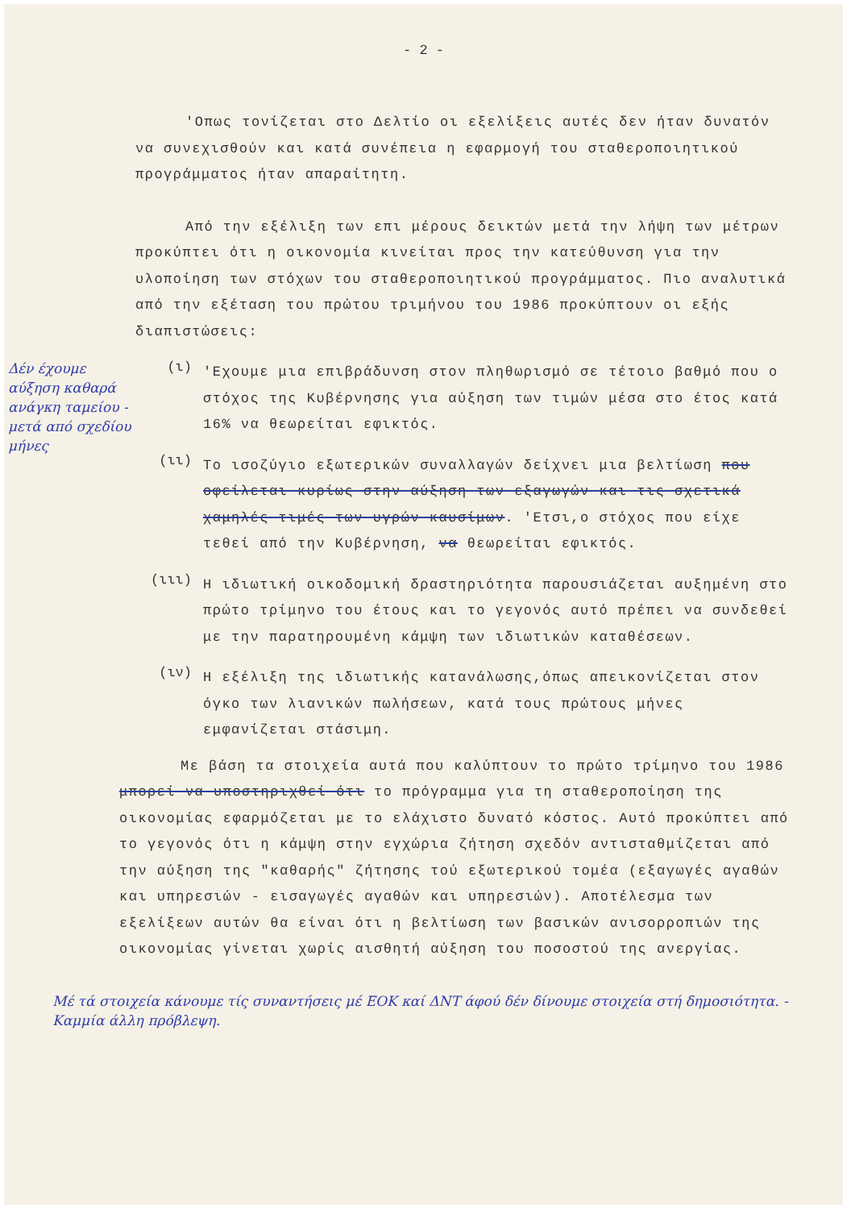- 2 -
'Οπως τονίζεται στο Δελτίο οι εξελίξεις αυτές δεν ήταν δυνατόν να συνεχισθούν και κατά συνέπεια η εφαρμογή του σταθεροποιητικού προγράμματος ήταν απαραίτητη.
Από την εξέλιξη των επι μέρους δεικτών μετά την λήψη των μέτρων προκύπτει ότι η οικονομία κινείται προς την κατεύθυνση για την υλοποίηση των στόχων του σταθεροποιητικού προγράμματος. Πιο αναλυτικά από την εξέταση του πρώτου τριμήνου του 1986 προκύπτουν οι εξής διαπιστώσεις:
(ι)
'Εχουμε μια επιβράδυνση στον πληθωρισμό σε τέτοιο βαθμό που ο στόχος της Κυβέρνησης για αύξηση των τιμών μέσα στο έτος κατά 16% να θεωρείται εφικτός.
(ιι)
Το ισοζύγιο εξωτερικών συναλλαγών δείχνει μια βελτίωση που οφείλεται κυρίως στην αύξηση των εξαγωγών και τις σχετικά χαμηλές τιμές των υγρών καυσίμων. 'Ετσι,ο στόχος που είχε τεθεί από την Κυβέρνηση, να θεωρείται εφικτός.
(ιιι)
Η ιδιωτική οικοδομική δραστηριότητα παρουσιάζεται αυξημένη στο πρώτο τρίμηνο του έτους και το γεγονός αυτό πρέπει να συνδεθεί με την παρατηρουμένη κάμψη των ιδιωτικών καταθέσεων.
(ιν)
Η εξέλιξη της ιδιωτικής κατανάλωσης,όπως απεικονίζεται στον όγκο των λιανικών πωλήσεων, κατά τους πρώτους μήνες εμφανίζεται στάσιμη.
Με βάση τα στοιχεία αυτά που καλύπτουν το πρώτο τρίμηνο του 1986 μπορεί να υποστηριχθεί ότι το πρόγραμμα για τη σταθεροποίηση της οικονομίας εφαρμόζεται με το ελάχιστο δυνατό κόστος. Αυτό προκύπτει από το γεγονός ότι η κάμψη στην εγχώρια ζήτηση σχεδόν αντισταθμίζεται από την αύξηση της "καθαρής" ζήτησης τού εξωτερικού τομέα (εξαγωγές αγαθών και υπηρεσιών - εισαγωγές αγαθών και υπηρεσιών). Αποτέλεσμα των εξελίξεων αυτών θα είναι ότι η βελτίωση των βασικών ανισορροπιών της οικονομίας γίνεται χωρίς αισθητή αύξηση του ποσοστού της ανεργίας.
Μέ τά στοιχεία κάνουμε τίς συναντήσεις μέ ΕΟΚ καί ΔΝΤ άφού δέν δίνουμε στοιχεία στή δημοσιότητα. - Καμμία άλλη πρόβλεψη.
Δέν έχουμε αύξηση καθαρά ανάγκη ταμείου - μετά από σχεδίου μήνες